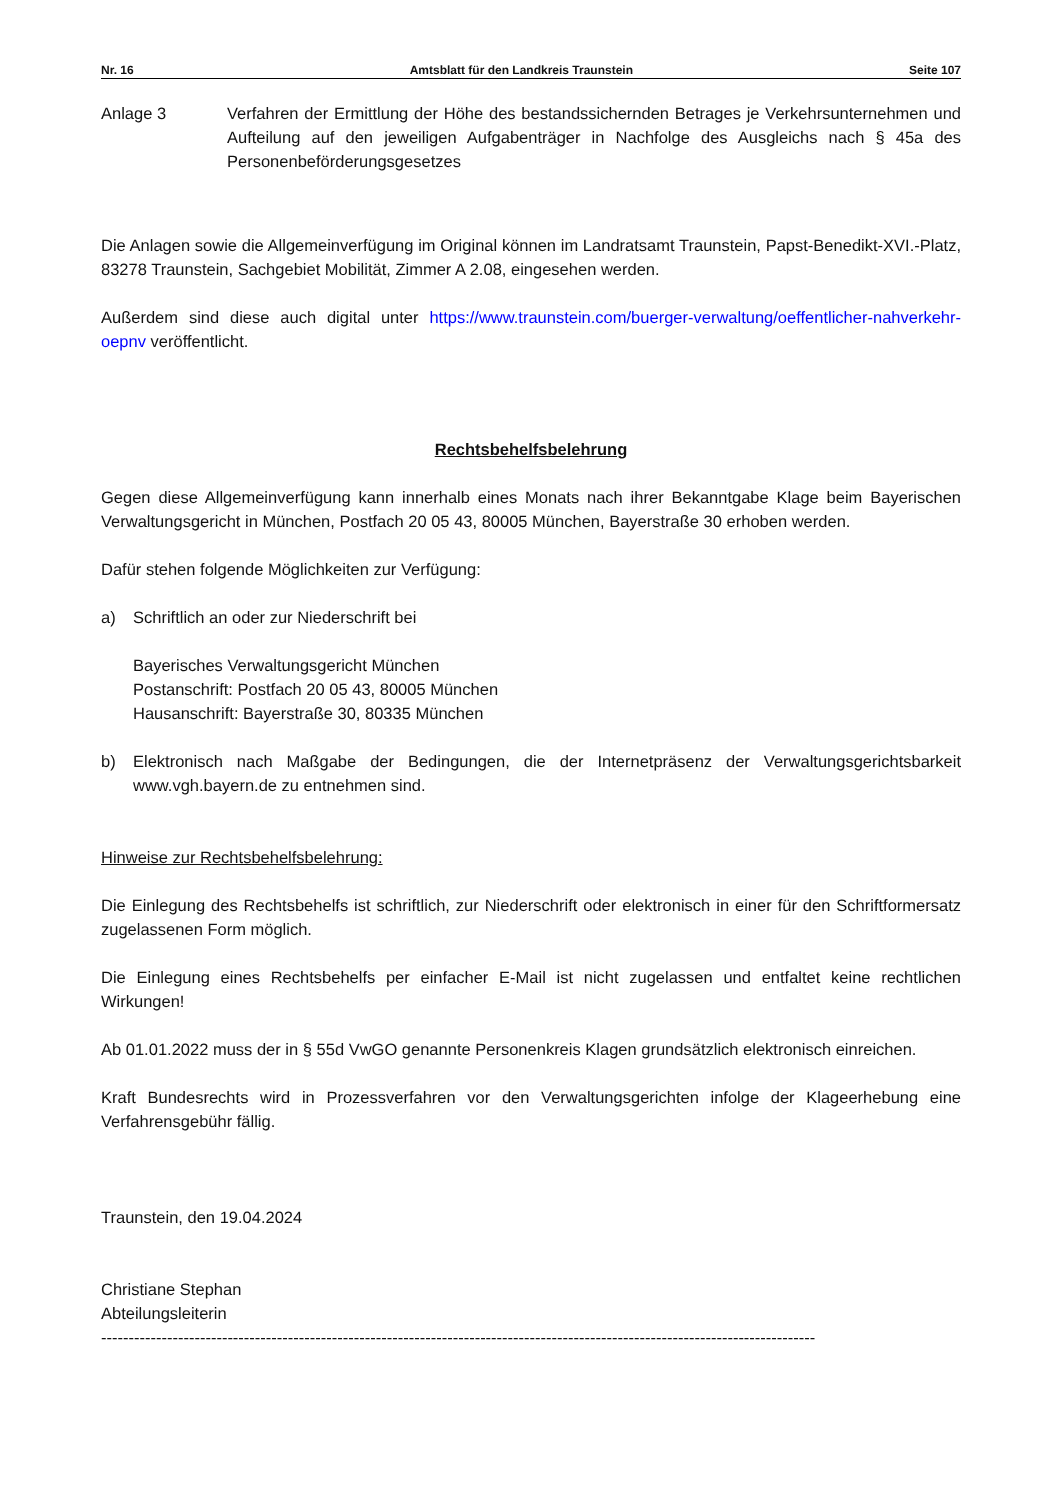Nr. 16 Amtsblatt für den Landkreis Traunstein Seite 107
Anlage 3 Verfahren der Ermittlung der Höhe des bestandssichernden Betrages je Verkehrsunternehmen und Aufteilung auf den jeweiligen Aufgabenträger in Nachfolge des Ausgleichs nach § 45a des Personenbeförderungsgesetzes
Die Anlagen sowie die Allgemeinverfügung im Original können im Landratsamt Traunstein, Papst-Benedikt-XVI.-Platz, 83278 Traunstein, Sachgebiet Mobilität, Zimmer A 2.08, eingesehen werden.
Außerdem sind diese auch digital unter https://www.traunstein.com/buerger-verwaltung/oeffentlicher-nahverkehr-oepnv veröffentlicht.
Rechtsbehelfsbelehrung
Gegen diese Allgemeinverfügung kann innerhalb eines Monats nach ihrer Bekanntgabe Klage beim Bayerischen Verwaltungsgericht in München, Postfach 20 05 43, 80005 München, Bayerstraße 30 erhoben werden.
Dafür stehen folgende Möglichkeiten zur Verfügung:
a) Schriftlich an oder zur Niederschrift bei
Bayerisches Verwaltungsgericht München
Postanschrift: Postfach 20 05 43, 80005 München
Hausanschrift: Bayerstraße 30, 80335 München
b) Elektronisch nach Maßgabe der Bedingungen, die der Internetpräsenz der Verwaltungsgerichtsbarkeit www.vgh.bayern.de zu entnehmen sind.
Hinweise zur Rechtsbehelfsbelehrung:
Die Einlegung des Rechtsbehelfs ist schriftlich, zur Niederschrift oder elektronisch in einer für den Schriftformersatz zugelassenen Form möglich.
Die Einlegung eines Rechtsbehelfs per einfacher E-Mail ist nicht zugelassen und entfaltet keine rechtlichen Wirkungen!
Ab 01.01.2022 muss der in § 55d VwGO genannte Personenkreis Klagen grundsätzlich elektronisch einreichen.
Kraft Bundesrechts wird in Prozessverfahren vor den Verwaltungsgerichten infolge der Klageerhebung eine Verfahrensgebühr fällig.
Traunstein, den 19.04.2024
Christiane Stephan
Abteilungsleiterin
----------------------------------------------------------------------------------------------------------------------------------